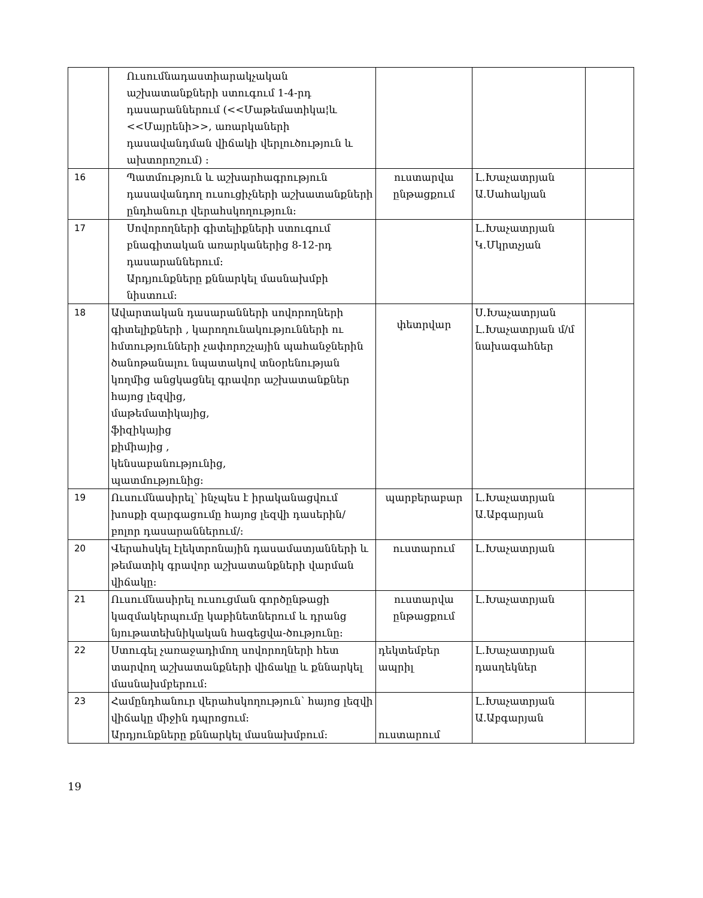| | Ուսումնադաստիարակչական աշխատանքների ստուգում 1-4-րդ դասարաններում (<<Մաթեմատիկա¦և <<Մայրենի>>, առարկաների դասավանդման վիճակի վերլուծություն և ախտորոշում) : | | | |
| 16 | Պատմություն և աշխարհագրություն դասավանդող ուսուցիչների աշխատանքների ընդհանուր վերահսկողություն: | ուստարվա ընթացքում | Լ.Խաչատրյան Ա.Սահակյան | |
| 17 | Սովորողների գիտելիքների ստուգում բնագիտական առարկաներից 8-12-րդ դասարաններում: Արդյունքները քննարկել մասնախմբի նիստում: | | Լ.Խաչատրյան Կ.Մկրտչյան | |
| 18 | Ավարտական դասարանների սովորողների գիտելիքների , կարողունակությունների ու հմտությունների չափորոշչային պահանջներին ծանոթանալու նպատակով տնօրենության կողմից անցկացնել գրավոր աշխատանքներ հայոց լեզվից, մաթեմատիկայից, ֆիզիկայից քիմիայից , կենսաբանությունից, պատմությունից: | փետրվար | Ս.Խաչատրյան Լ.Խաչատրյան մ/մ նախագահներ | |
| 19 | Ուսումնասիրել՝ ինչպես է իրականացվում խոսքի զարգացումը հայոց լեզվի դասերին/բոլոր դասարաններում/: | պարբերաբար | Լ.Խաչատրյան Ա.Աբգարյան | |
| 20 | Վերահսկել էլեկտրոնային դասամատյանների և թեմատիկ գրավոր աշխատանքների վարման վիճակը: | ուստարում | Լ.Խաչատրյան | |
| 21 | Ուսումնասիրել ուսուցման գործընթացի կազմակերպումը կաբինետներում և դրանց նյութատեխնիկական հագեցվա-ծությունը: | ուստարվա ընթացքում | Լ.Խաչատրյան | |
| 22 | Ստուգել չառաջադիմող սովորողների հետ տարվող աշխատանքների վիճակը և քննարկել մասնախմբերում: | դեկտեմբեր ապրիլ | Լ.Խաչատրյան դասղեկներ | |
| 23 | Համընդհանուր վերահսկողություն՝ հայոց լեզվի վիճակը միջին դպրոցում: Արդյունքները քննարկել մասնախմբում: | ուստարում | Լ.Խաչատրյան Ա.Աբգարյան | |
19